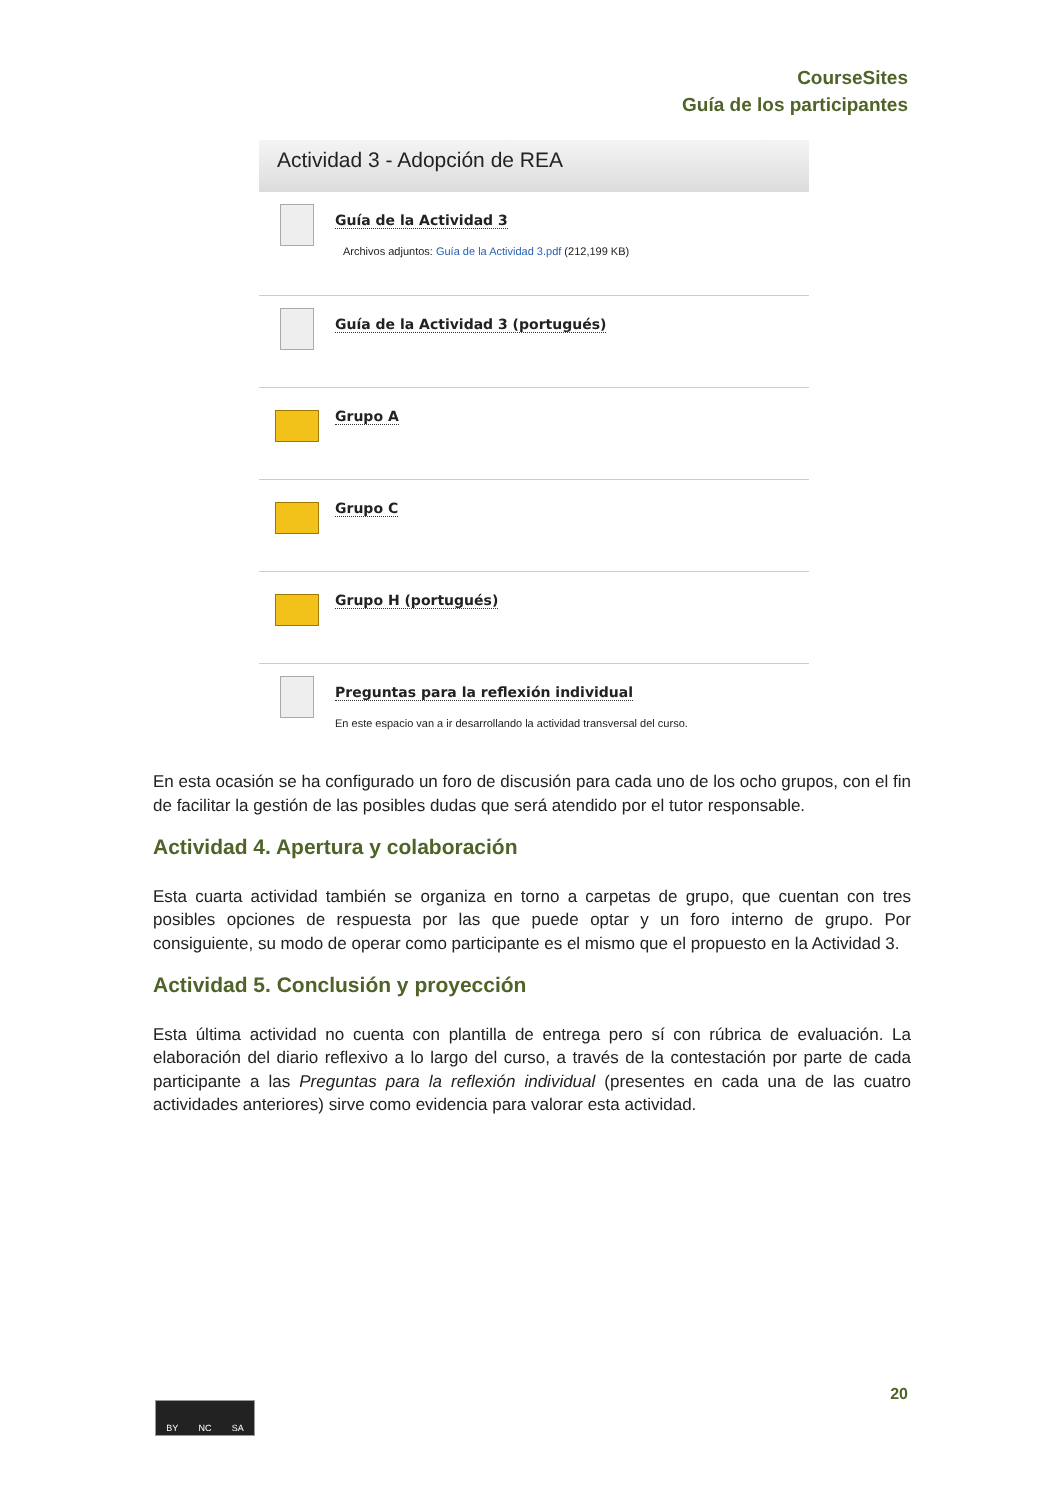CourseSites
Guía de los participantes
Actividad 3 - Adopción de REA
Guía de la Actividad 3
Archivos adjuntos: Guía de la Actividad 3.pdf (212,199 KB)
Guía de la Actividad 3 (portugués)
Grupo A
Grupo C
Grupo H (portugués)
Preguntas para la reflexión individual
En este espacio van a ir desarrollando la actividad transversal del curso.
En esta ocasión se ha configurado un foro de discusión para cada uno de los ocho grupos, con el fin de facilitar la gestión de las posibles dudas que será atendido por el tutor responsable.
Actividad 4. Apertura y colaboración
Esta cuarta actividad también se organiza en torno a carpetas de grupo, que cuentan con tres posibles opciones de respuesta por las que puede optar y un foro interno de grupo. Por consiguiente, su modo de operar como participante es el mismo que el propuesto en la Actividad 3.
Actividad 5. Conclusión y proyección
Esta última actividad no cuenta con plantilla de entrega pero sí con rúbrica de evaluación. La elaboración del diario reflexivo a lo largo del curso, a través de la contestación por parte de cada participante a las Preguntas para la reflexión individual (presentes en cada una de las cuatro actividades anteriores) sirve como evidencia para valorar esta actividad.
20
BY NC SA